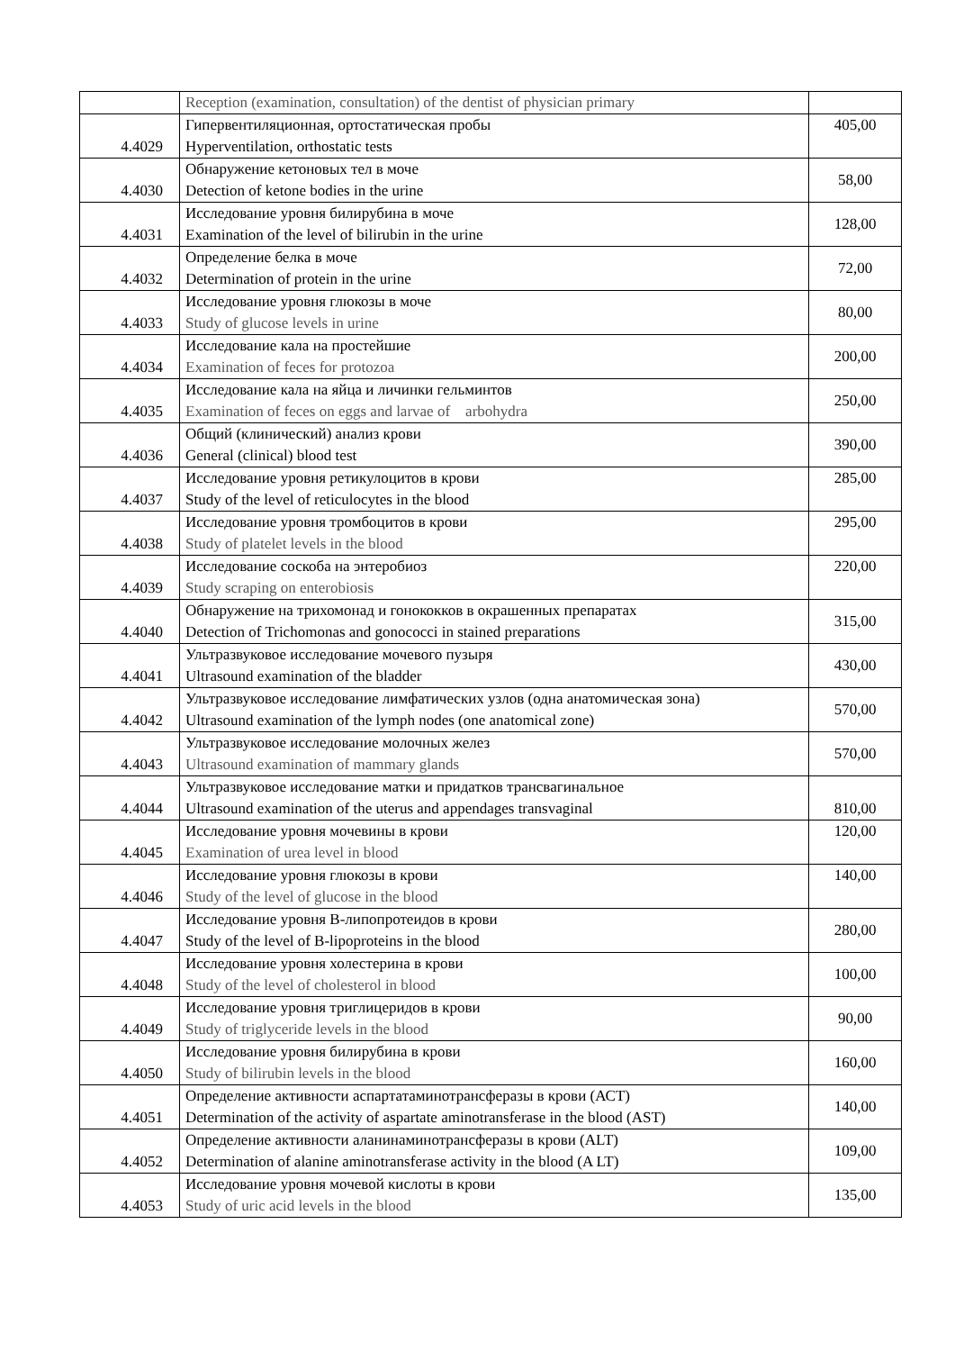| | Reception (examination, consultation) of the dentist of physician primary | |
| 4.4029 | Гипервентиляционная, ортостатическая пробы Hyperventilation, orthostatic tests | 405,00 |
| 4.4030 | Обнаружение кетоновых тел в моче Detection of ketone bodies in the urine | 58,00 |
| 4.4031 | Исследование уровня билирубина в моче Examination of the level of bilirubin in the urine | 128,00 |
| 4.4032 | Определение белка в моче Determination of protein in the urine | 72,00 |
| 4.4033 | Исследование уровня глюкозы в моче Study of glucose levels in urine | 80,00 |
| 4.4034 | Исследование кала на простейшие Examination of feces for protozoa | 200,00 |
| 4.4035 | Исследование кала на яйца и личинки гельминтов Examination of feces on eggs and larvae of arbohydra | 250,00 |
| 4.4036 | Общий (клинический) анализ крови General (clinical) blood test | 390,00 |
| 4.4037 | Исследование уровня ретикулоцитов в крови Study of the level of reticulocytes in the blood | 285,00 |
| 4.4038 | Исследование уровня тромбоцитов в крови Study of platelet levels in the blood | 295,00 |
| 4.4039 | Исследование соскоба на энтеробиоз Study scraping on enterobiosis | 220,00 |
| 4.4040 | Обнаружение на трихомонад и гонококков в окрашенных препаратах Detection of Trichomonas and gonococci in stained preparations | 315,00 |
| 4.4041 | Ультразвуковое исследование мочевого пузыря Ultrasound examination of the bladder | 430,00 |
| 4.4042 | Ультразвуковое исследование лимфатических узлов (одна анатомическая зона) Ultrasound examination of the lymph nodes (one anatomical zone) | 570,00 |
| 4.4043 | Ультразвуковое исследование молочных желез Ultrasound examination of mammary glands | 570,00 |
| 4.4044 | Ультразвуковое исследование матки и придатков трансвагинальное Ultrasound examination of the uterus and appendages transvaginal | 810,00 |
| 4.4045 | Исследование уровня мочевины в крови Examination of urea level in blood | 120,00 |
| 4.4046 | Исследование уровня глюкозы в крови Study of the level of glucose in the blood | 140,00 |
| 4.4047 | Исследование уровня В-липопротеидов в крови Study of the level of B-lipoproteins in the blood | 280,00 |
| 4.4048 | Исследование уровня холестерина в крови Study of the level of cholesterol in blood | 100,00 |
| 4.4049 | Исследование уровня триглицеридов в крови Study of triglyceride levels in the blood | 90,00 |
| 4.4050 | Исследование уровня билирубина в крови Study of bilirubin levels in the blood | 160,00 |
| 4.4051 | Определение активности аспартатаминотрансферазы в крови (АСТ) Determination of the activity of aspartate aminotransferase in the blood (AST) | 140,00 |
| 4.4052 | Определение активности аланинаминотрансферазы в крови (ALT) Determination of alanine aminotransferase activity in the blood (A LT) | 109,00 |
| 4.4053 | Исследование уровня мочевой кислоты в крови Study of uric acid levels in the blood | 135,00 |